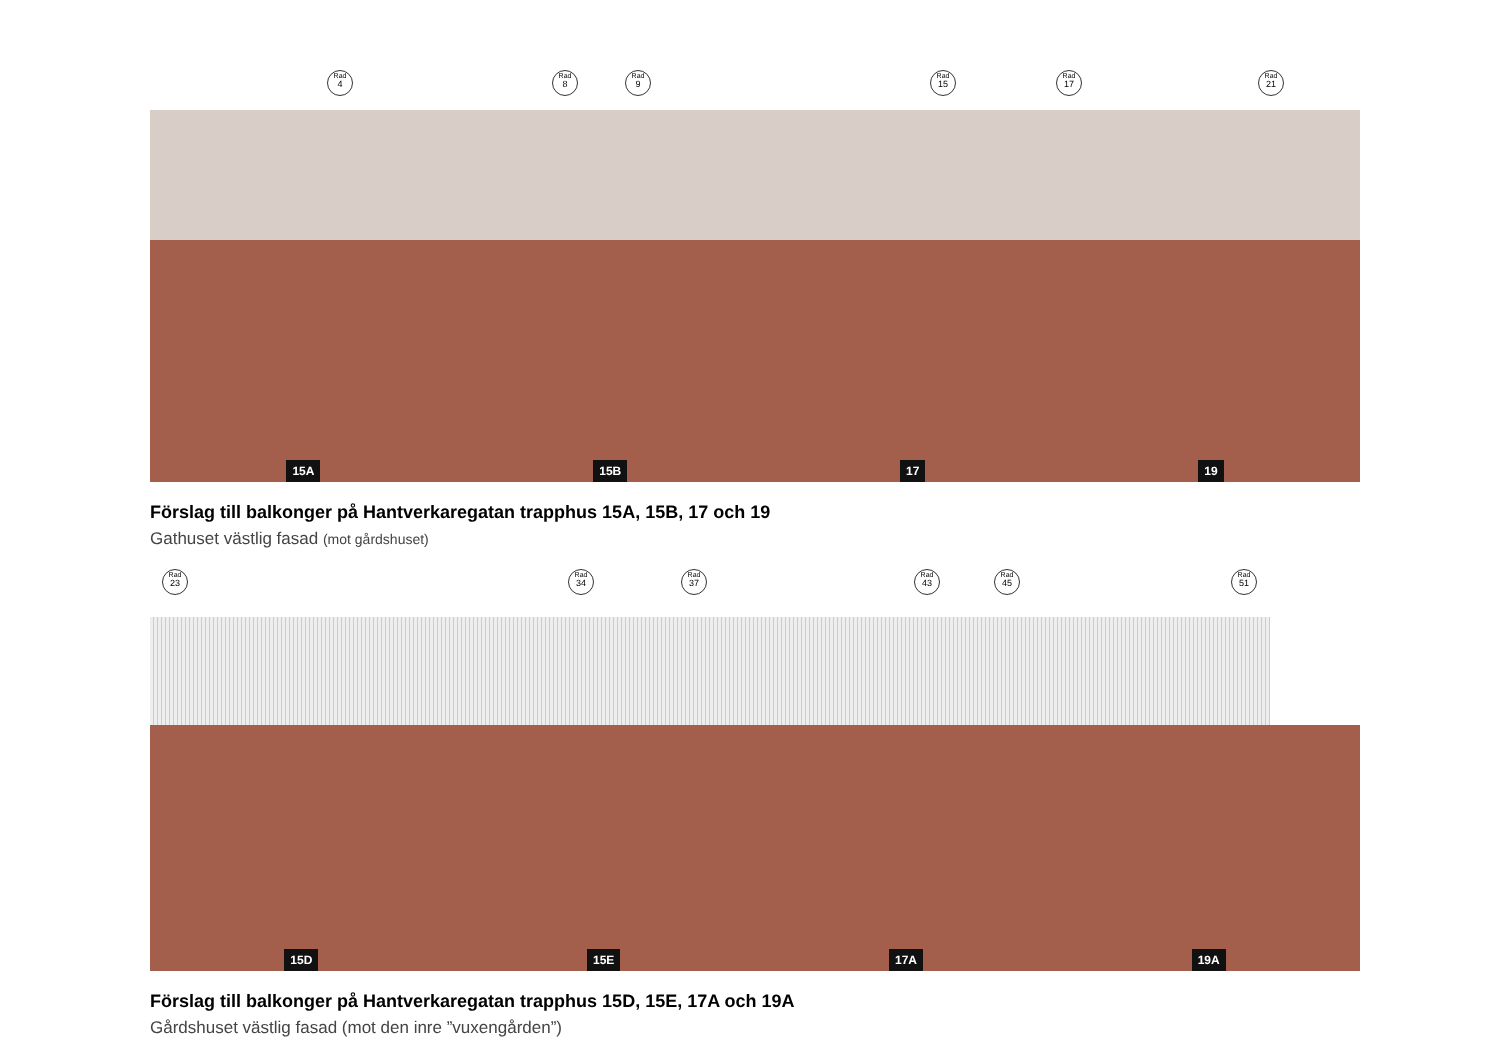Rad
4
Rad
8
Rad
9
Rad
15
Rad
17
Rad
21
15A 15B 17 19
Förslag till balkonger på Hantverkaregatan trapphus 15A, 15B, 17 och 19
Gathuset västlig fasad (mot gårdshuset)
Rad
23
Rad
34
Rad
37
Rad
43
Rad
45
Rad
51
15D 15E 17A 19A
Förslag till balkonger på Hantverkaregatan trapphus 15D, 15E, 17A och 19A
Gårdshuset västlig fasad (mot den inre ”vuxengården”)